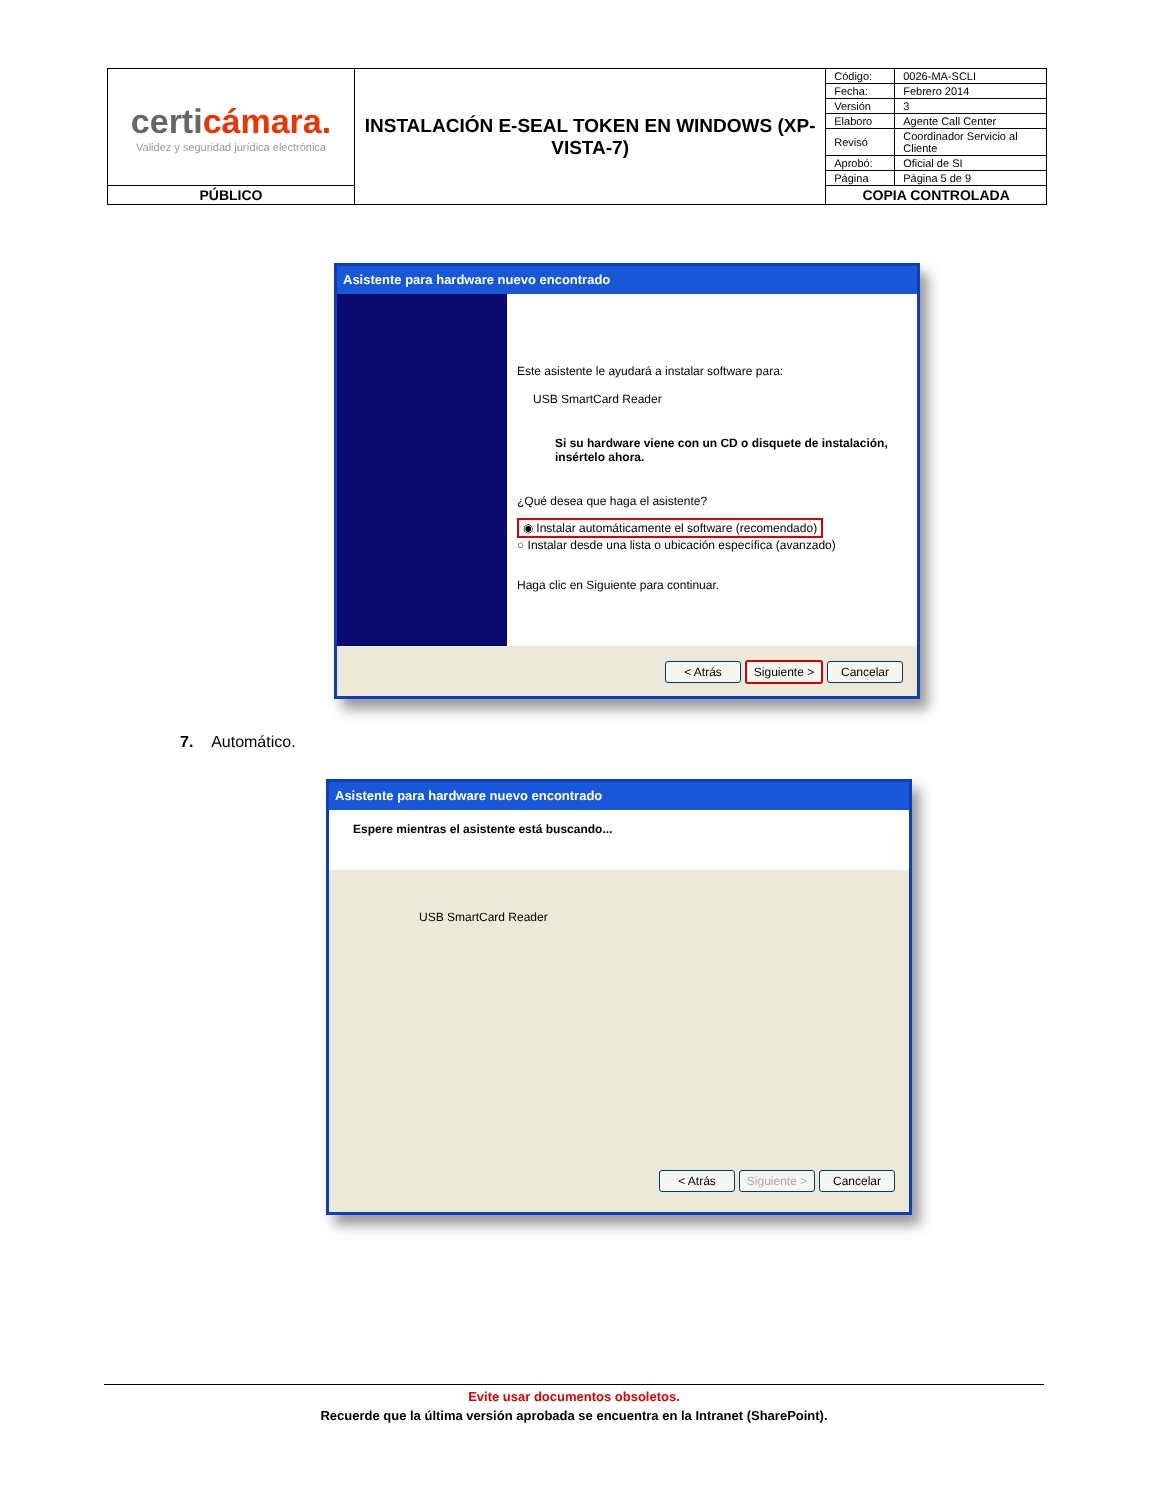| certi cámara. Validez y seguridad jurídica electrónica | INSTALACIÓN E-SEAL TOKEN EN WINDOWS (XP-VISTA-7) | Código: | 0026-MA-SCLI |
| | | Fecha: | Febrero 2014 |
| | | Versión | 3 |
| | | Elaboro | Agente Call Center |
| | | Revisó | Coordinador Servicio al Cliente |
| | | Aprobó: | Oficial de SI |
| | | Página | Página 5 de 9 |
| PÚBLICO | | COPIA CONTROLADA | |
Asistente para hardware nuevo encontrado
Este asistente le ayudará a instalar software para:
USB SmartCard Reader
Si su hardware viene con un CD o disquete de instalación, insértelo ahora.
¿Qué desea que haga el asistente?
◉ Instalar automáticamente el software (recomendado)
○ Instalar desde una lista o ubicación específica (avanzado)
Haga clic en Siguiente para continuar.
< Atrás Siguiente > Cancelar
7. Automático.
Asistente para hardware nuevo encontrado
Espere mientras el asistente está buscando...
USB SmartCard Reader
< Atrás Siguiente > Cancelar
Evite usar documentos obsoletos.
Recuerde que la última versión aprobada se encuentra en la Intranet (SharePoint).